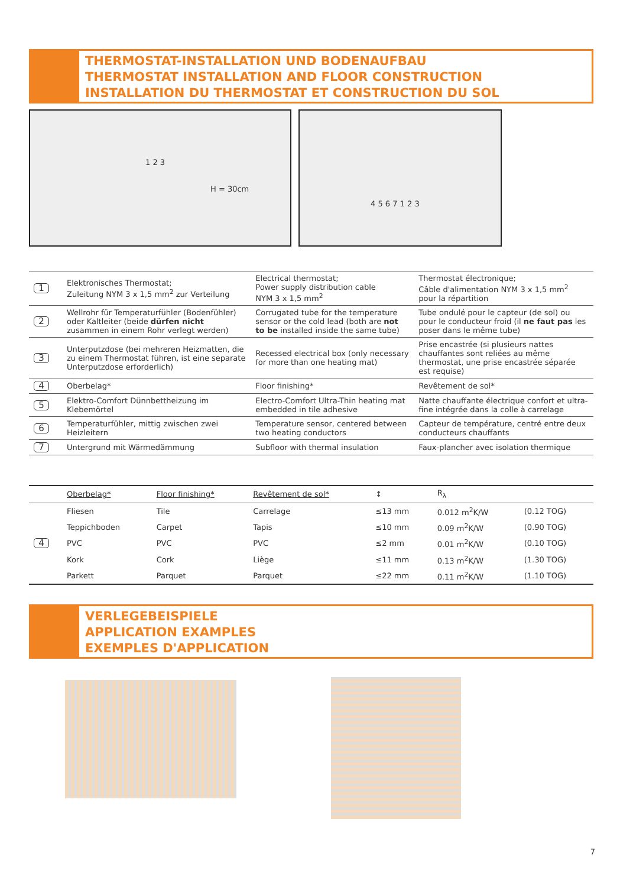THERMOSTAT-INSTALLATION UND BODENAUFBAU
THERMOSTAT INSTALLATION AND FLOOR CONSTRUCTION
INSTALLATION DU THERMOSTAT ET CONSTRUCTION DU SOL
H = 30cm
1 2 3
4 5 6 7 1 2 3
| 1 | Elektronisches Thermostat; Zuleitung NYM 3 x 1,5 mm<sup>2</sup> zur Verteilung | Electrical thermostat; Power supply distribution cable NYM 3 x 1,5 mm<sup>2</sup> | Thermostat électronique; Câble d'alimentation NYM 3 x 1,5 mm<sup>2</sup> pour la répartition |
| 2 | Wellrohr für Temperaturfühler (Bodenfühler) oder Kaltleiter (beide dürfen nicht zusammen in einem Rohr verlegt werden) | Corrugated tube for the temperature sensor or the cold lead (both are not to be installed inside the same tube) | Tube ondulé pour le capteur (de sol) ou pour le conducteur froid (il ne faut pas les poser dans le même tube) |
| 3 | Unterputzdose (bei mehreren Heizmatten, die zu einem Thermostat führen, ist eine separate Unterputzdose erforderlich) | Recessed electrical box (only necessary for more than one heating mat) | Prise encastrée (si plusieurs nattes chauffantes sont reliées au même thermostat, une prise encastrée séparée est requise) |
| 4 | Oberbelag* | Floor finishing* | Revêtement de sol* |
| 5 | Elektro-Comfort Dünnbettheizung im Klebemörtel | Electro-Comfort Ultra-Thin heating mat embedded in tile adhesive | Natte chauffante électrique confort et ultra-fine intégrée dans la colle à carrelage |
| 6 | Temperaturfühler, mittig zwischen zwei Heizleitern | Temperature sensor, centered between two heating conductors | Capteur de température, centré entre deux conducteurs chauffants |
| 7 | Untergrund mit Wärmedämmung | Subfloor with thermal insulation | Faux-plancher avec isolation thermique |
| | Oberbelag* | Floor finishing* | Revêtement de sol* | ↕ | R<sub>λ</sub> | |
| 4 | Fliesen | Tile | Carrelage | ≤13 mm | 0.012 m<sup>2</sup>K/W | (0.12 TOG) |
| | Teppichboden | Carpet | Tapis | ≤10 mm | 0.09 m<sup>2</sup>K/W | (0.90 TOG) |
| | PVC | PVC | PVC | ≤2 mm | 0.01 m<sup>2</sup>K/W | (0.10 TOG) |
| | Kork | Cork | Liège | ≤11 mm | 0.13 m<sup>2</sup>K/W | (1.30 TOG) |
| | Parkett | Parquet | Parquet | ≤22 mm | 0.11 m<sup>2</sup>K/W | (1.10 TOG) |
VERLEGEBEISPIELE
APPLICATION EXAMPLES
EXEMPLES D'APPLICATION
7